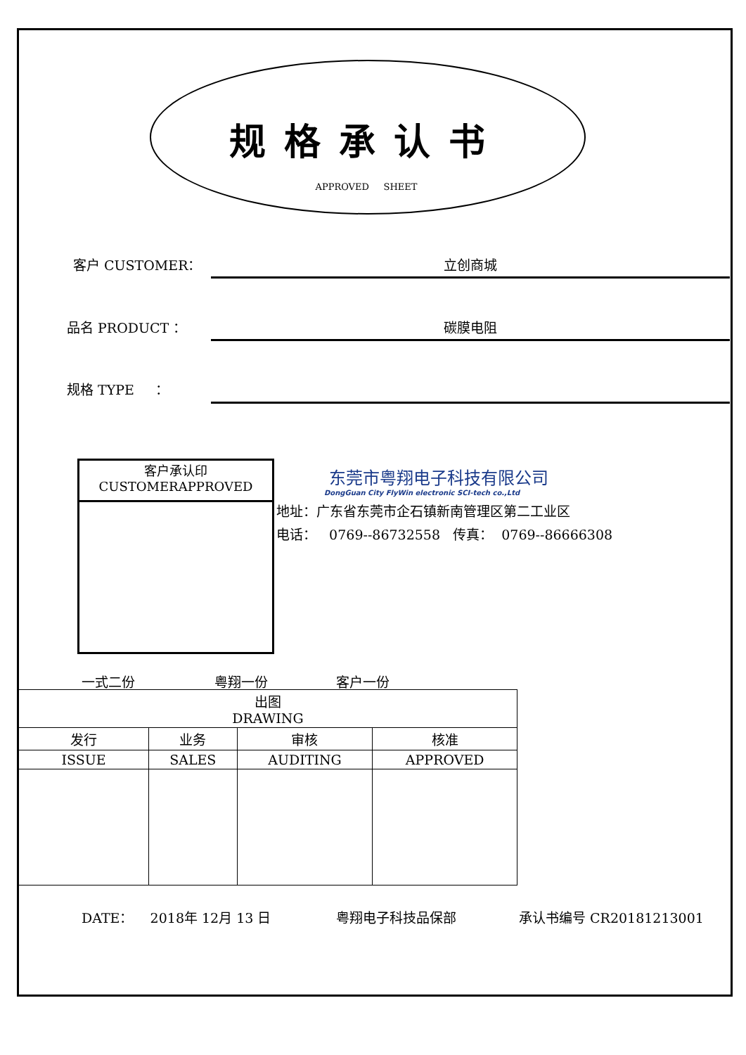规格承认书
APPROVED SHEET
客户 CUSTOMER： 立创商城
品名 PRODUCT ： 碳膜电阻
规格 TYPE ：
客户承认印
CUSTOMERAPPROVED
东莞市粤翔电子科技有限公司
DongGuan City FlyWin electronic SCI-tech co.,Ltd
地址：广东省东莞市企石镇新南管理区第二工业区
电话： 0769--86732558 传真： 0769--86666308
一式二份 粤翔一份 客户一份
| 出图 DRAWING | | | |
| 发行 | 业务 | 审核 | 核准 |
| ISSUE | SALES | AUDITING | APPROVED |
DATE： 2018年 12月 13 日 粤翔电子科技品保部 承认书编号 CR20181213001